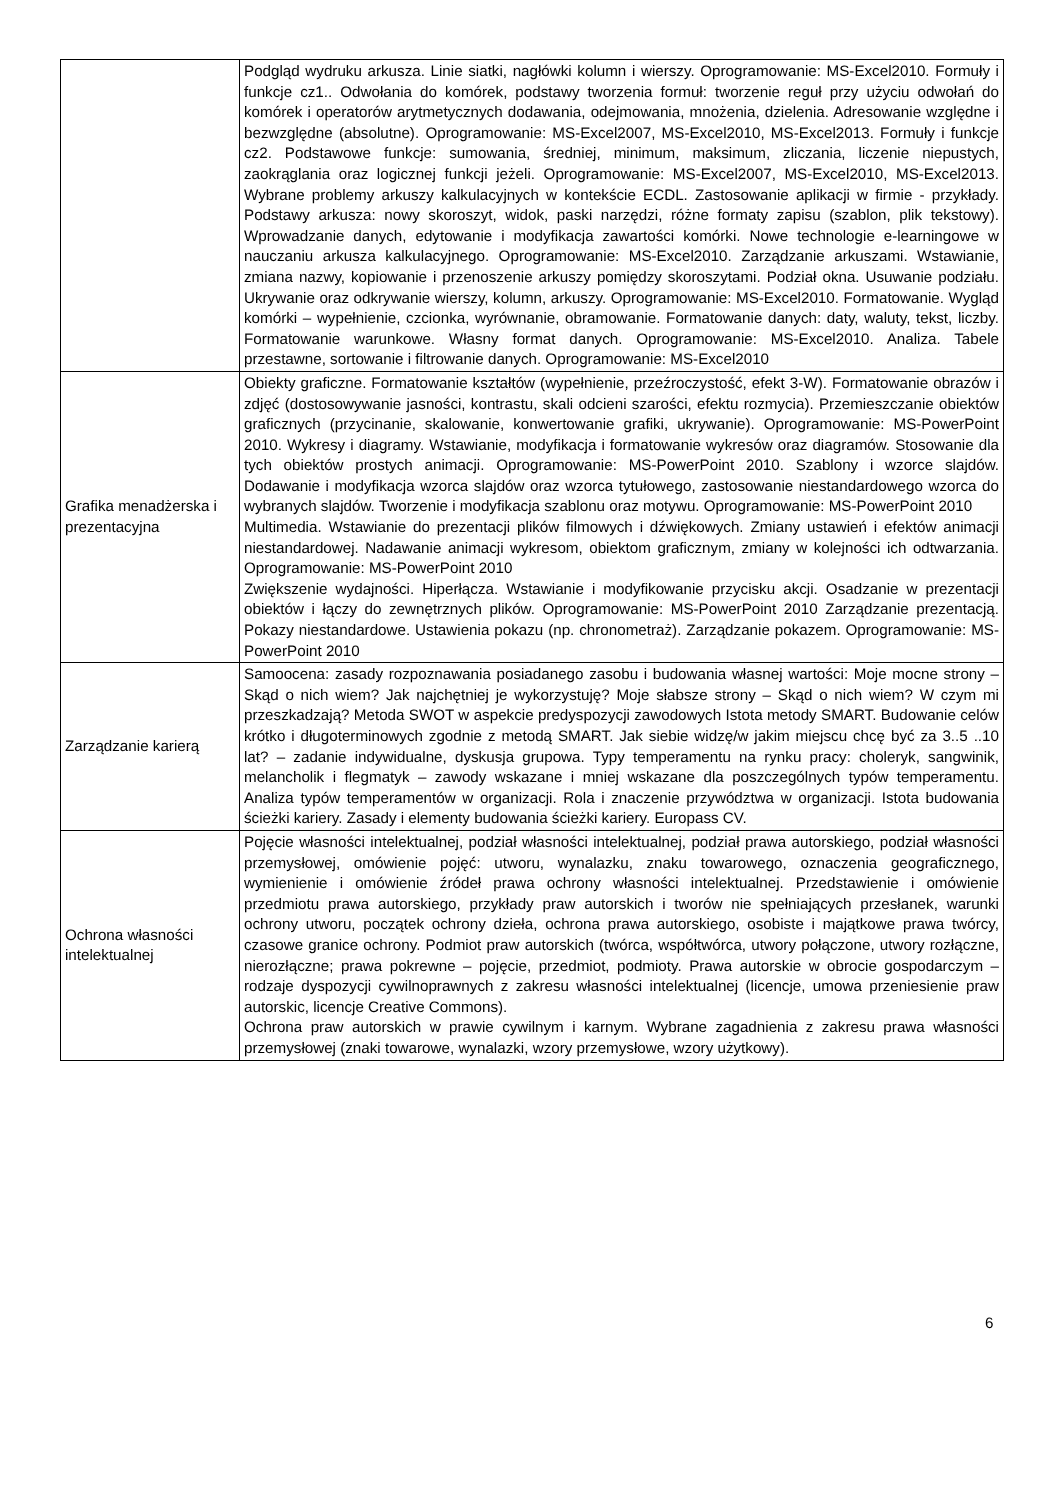| | Podgląd wydruku arkusza. Linie siatki, nagłówki kolumn i wierszy. Oprogramowanie: MS-Excel2010. Formuły i funkcje cz1.. Odwołania do komórek, podstawy tworzenia formuł: tworzenie reguł przy użyciu odwołań do komórek i operatorów arytmetycznych dodawania, odejmowania, mnożenia, dzielenia. Adresowanie względne i bezwzględne (absolutne). Oprogramowanie: MS-Excel2007, MS-Excel2010, MS-Excel2013. Formuły i funkcje cz2. Podstawowe funkcje: sumowania, średniej, minimum, maksimum, zliczania, liczenie niepustych, zaokrąglania oraz logicznej funkcji jeżeli. Oprogramowanie: MS-Excel2007, MS-Excel2010, MS-Excel2013. Wybrane problemy arkuszy kalkulacyjnych w kontekście ECDL. Zastosowanie aplikacji w firmie - przykłady. Podstawy arkusza: nowy skoroszyt, widok, paski narzędzi, różne formaty zapisu (szablon, plik tekstowy). Wprowadzanie danych, edytowanie i modyfikacja zawartości komórki. Nowe technologie e-learningowe w nauczaniu arkusza kalkulacyjnego. Oprogramowanie: MS-Excel2010. Zarządzanie arkuszami. Wstawianie, zmiana nazwy, kopiowanie i przenoszenie arkuszy pomiędzy skoroszytami. Podział okna. Usuwanie podziału. Ukrywanie oraz odkrywanie wierszy, kolumn, arkuszy. Oprogramowanie: MS-Excel2010. Formatowanie. Wygląd komórki – wypełnienie, czcionka, wyrównanie, obramowanie. Formatowanie danych: daty, waluty, tekst, liczby. Formatowanie warunkowe. Własny format danych. Oprogramowanie: MS-Excel2010. Analiza. Tabele przestawne, sortowanie i filtrowanie danych. Oprogramowanie: MS-Excel2010 |
| Grafika menadżerska i prezentacyjna | Obiekty graficzne. Formatowanie kształtów (wypełnienie, przeźroczystość, efekt 3-W). Formatowanie obrazów i zdjęć (dostosowywanie jasności, kontrastu, skali odcieni szarości, efektu rozmycia). Przemieszczanie obiektów graficznych (przycinanie, skalowanie, konwertowanie grafiki, ukrywanie). Oprogramowanie: MS-PowerPoint 2010. Wykresy i diagramy. Wstawianie, modyfikacja i formatowanie wykresów oraz diagramów. Stosowanie dla tych obiektów prostych animacji. Oprogramowanie: MS-PowerPoint 2010. Szablony i wzorce slajdów. Dodawanie i modyfikacja wzorca slajdów oraz wzorca tytułowego, zastosowanie niestandardowego wzorca do wybranych slajdów. Tworzenie i modyfikacja szablonu oraz motywu. Oprogramowanie: MS-PowerPoint 2010 Multimedia. Wstawianie do prezentacji plików filmowych i dźwiękowych. Zmiany ustawień i efektów animacji niestandardowej. Nadawanie animacji wykresom, obiektom graficznym, zmiany w kolejności ich odtwarzania. Oprogramowanie: MS-PowerPoint 2010 Zwiększenie wydajności. Hiperłącza. Wstawianie i modyfikowanie przycisku akcji. Osadzanie w prezentacji obiektów i łączy do zewnętrznych plików. Oprogramowanie: MS-PowerPoint 2010 Zarządzanie prezentacją. Pokazy niestandardowe. Ustawienia pokazu (np. chronometraż). Zarządzanie pokazem. Oprogramowanie: MS-PowerPoint 2010 |
| Zarządzanie karierą | Samoocena: zasady rozpoznawania posiadanego zasobu i budowania własnej wartości: Moje mocne strony – Skąd o nich wiem? Jak najchętniej je wykorzystuję? Moje słabsze strony – Skąd o nich wiem? W czym mi przeszkadzają? Metoda SWOT w aspekcie predyspozycji zawodowych Istota metody SMART. Budowanie celów krótko i długoterminowych zgodnie z metodą SMART. Jak siebie widzę/w jakim miejscu chcę być za 3..5 ..10 lat? – zadanie indywidualne, dyskusja grupowa. Typy temperamentu na rynku pracy: choleryk, sangwinik, melancholik i flegmatyk – zawody wskazane i mniej wskazane dla poszczególnych typów temperamentu. Analiza typów temperamentów w organizacji. Rola i znaczenie przywództwa w organizacji. Istota budowania ścieżki kariery. Zasady i elementy budowania ścieżki kariery. Europass CV. |
| Ochrona własności intelektualnej | Pojęcie własności intelektualnej, podział własności intelektualnej, podział prawa autorskiego, podział własności przemysłowej, omówienie pojęć: utworu, wynalazku, znaku towarowego, oznaczenia geograficznego, wymienienie i omówienie źródeł prawa ochrony własności intelektualnej. Przedstawienie i omówienie przedmiotu prawa autorskiego, przykłady praw autorskich i tworów nie spełniających przesłanek, warunki ochrony utworu, początek ochrony dzieła, ochrona prawa autorskiego, osobiste i majątkowe prawa twórcy, czasowe granice ochrony. Podmiot praw autorskich (twórca, współtwórca, utwory połączone, utwory rozłączne, nierozłączne; prawa pokrewne – pojęcie, przedmiot, podmioty. Prawa autorskie w obrocie gospodarczym – rodzaje dyspozycji cywilnoprawnych z zakresu własności intelektualnej (licencje, umowa przeniesienie praw autorskic, licencje Creative Commons). Ochrona praw autorskich w prawie cywilnym i karnym. Wybrane zagadnienia z zakresu prawa własności przemysłowej (znaki towarowe, wynalazki, wzory przemysłowe, wzory użytkowy). |
6